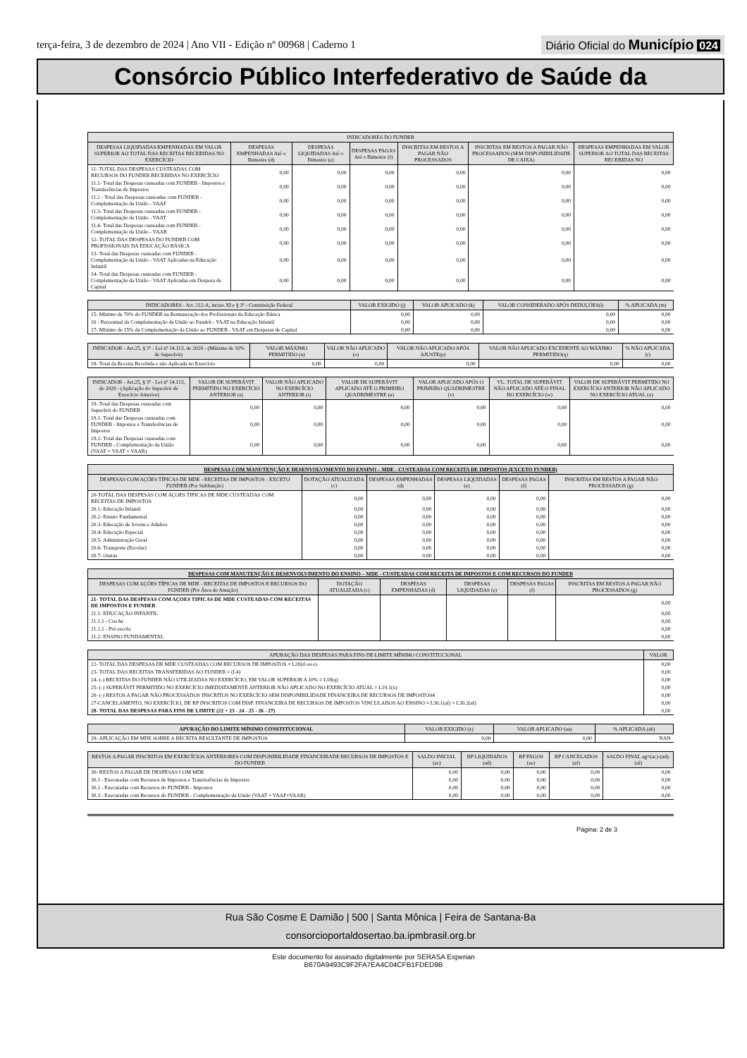terça-feira, 3 de dezembro de 2024 | Ano VII - Edição nº 00968 | Caderno 1 Diário Oficial do Município 024
Consórcio Público Interfederativo de Saúde da
| INDICADORES DO FUNDEB | | | | | | |
| --- | --- | --- | --- | --- | --- | --- |
| DESPESAS LIQUIDADAS/EMPENHADAS EM VALOR SUPERIOR AO TOTAL DAS RECEITAS RECEBIDAS NO EXERCÍCIO | DESPESAS EMPENHADAS Até o Bimestre (d) | DESPESAS LIQUIDADAS Até o Bimestre (e) | DESPESAS PAGAS Até o Bimestre (f) | INSCRITAS EM RESTOS A PAGAR NÃO PROCESSADOS | INSCRITAS EM RESTOS A PAGAR NÃO PROCESSADOS (SEM DISPONIBILIDADE DE CAIXA) | DESPESAS EMPENHADAS EM VALOR SUPERIOR AO TOTAL DAS RECEITAS RECEBIDAS NO |
| 11- TOTAL DAS DESPESAS CUSTEADAS COM RECURSOS DO FUNDEB RECEBIDAS NO EXERCÍCIO | 0,00 | 0,00 | 0,00 | 0,00 | 0,00 | 0,00 |
| 11.1- Total das Despesas custeadas com FUNDEB - Impostos e Transferências de Impostos | 0,00 | 0,00 | 0,00 | 0,00 | 0,00 | 0,00 |
| 11.2 - Total das Despesas custeadas com FUNDEB - Complementação da União - VAAF | 0,00 | 0,00 | 0,00 | 0,00 | 0,00 | 0,00 |
| 11.3- Total das Despesas custeadas com FUNDEB - Complementação da União - VAAT | 0,00 | 0,00 | 0,00 | 0,00 | 0,00 | 0,00 |
| 11.4- Total das Despesas custeadas com FUNDEB - Complementação da União - VAAR | 0,00 | 0,00 | 0,00 | 0,00 | 0,00 | 0,00 |
| 12- TOTAL DAS DESPESAS DO FUNDEB COM PROFISSIONAIS DA EDUCAÇÃO BÁSICA | 0,00 | 0,00 | 0,00 | 0,00 | 0,00 | 0,00 |
| 13- Total das Despesas custeadas com FUNDEB - Complementação da União - VAAT Aplicadas na Educação Infantil | 0,00 | 0,00 | 0,00 | 0,00 | 0,00 | 0,00 |
| 14- Total das Despesas custeadas com FUNDEB - Complementação da União - VAAT Aplicadas em Despesa de Capital | 0,00 | 0,00 | 0,00 | 0,00 | 0,00 | 0,00 |
| INDICADORES - Art. 212-A, inciso XI e § 3º - Constituição Federal | VALOR EXIGIDO (j) | VALOR APLICADO (k) | VALOR CONSIDERADO APÓS DEDUÇÕES(l) | % APLICADA (m) |
| --- | --- | --- | --- | --- |
| 15- Mínimo de 70% do FUNDEB na Remuneração dos Profissionais da Educação Básica | 0,00 | 0,00 | 0,00 | 0,00 |
| 16 - Percentual da Complementação da União ao Fundeb - VAAT na Educação Infantil | 0,00 | 0,00 | 0,00 | 0,00 |
| 17- Mínimo de 15% da Complementação da União ao FUNDEB - VAAT em Despesas de Capital | 0,00 | 0,00 | 0,00 | 0,00 |
| INDICADOR - Art.25, § 3º - Lei nº 14.113, de 2020 - (Máximo de 10% de Superávit) | VALOR MÁXIMO PERMITIDO (n) | VALOR NÃO APLICADO (o) | VALOR NÃO APLICADO APÓS AJUSTE(p) | VALOR NÃO APLICADO EXCEDENTE AO MÁXIMO PERMITIDO(q) | % NÃO APLICADA (r) |
| --- | --- | --- | --- | --- | --- |
| 18- Total da Receita Recebida e não Aplicada no Exercício | 0,00 | 0,00 | 0,00 | 0,00 | 0,00 |
| INDICADOR - Art.25, § 3º - Lei nº 14.113, de 2020 - (Aplicação do Superávit de Exercício Anterior) | VALOR DE SUPERÁVIT PERMITIDO NO EXERCÍCIO ANTERIOR (s) | VALOR NÃO APLICADO NO EXERCÍCIO ANTERIOR (t) | VALOR DE SUPERÁVIT APLICADO ATÉ O PRIMEIRO QUADRIMESTRE (u) | VALOR APLICADO APÓS O PRIMEIRO QUADRIMESTRE (v) | VL. TOTAL DE SUPERÁVIT NÃO APLICADO ATÉ O FINAL DO EXERCÍCIO (w) | VALOR DE SUPERÁVIT PERMITIDO NO EXERCÍCIO ANTERIOR NÃO APLICADO NO EXERCÍCIO ATUAL (x) |
| --- | --- | --- | --- | --- | --- | --- |
| 19- Total das Despesas custeadas com Superávit do FUNDEB | 0,00 | 0,00 | 0,00 | 0,00 | 0,00 | 0,00 |
| 19.1- Total das Despesas custeadas com FUNDEB - Impostos e Transferências de Impostos | 0,00 | 0,00 | 0,00 | 0,00 | 0,00 | 0,00 |
| 19.2- Total das Despesas custeadas com FUNDEB - Complementação da União (VAAF + VAAT + VAAR) | 0,00 | 0,00 | 0,00 | 0,00 | 0,00 | 0,00 |
| DESPESAS COM MANUTENÇÃO E DESENVOLVIMENTO DO ENSINO – MDE - CUSTEADAS COM RECEITA DE IMPOSTOS (EXCETO FUNDEB) | | | | | |
| --- | --- | --- | --- | --- | --- |
| DESPESAS COM AÇÕES TÍPICAS DE MDE - RECEITAS DE IMPOSTOS - EXCETO FUNDEB (Por Subfunção) | DOTAÇÃO ATUALIZADA (c) | DESPESAS EMPENHADAS (d) | DESPESAS LIQUIDADAS (e) | DESPESAS PAGAS (f) | INSCRITAS EM RESTOS A PAGAR NÃO PROCESSADOS (g) |
| 20-TOTAL DAS DESPESAS COM AÇOES TIPICAS DE MDE CUSTEADAS COM RECEITAS DE IMPOSTOS | 0,00 | 0,00 | 0,00 | 0,00 | 0,00 |
| 20.1- Educação Infantil | 0,00 | 0,00 | 0,00 | 0,00 | 0,00 |
| 20.2- Ensino Fundamental | 0,00 | 0,00 | 0,00 | 0,00 | 0,00 |
| 20.3- Educação de Jovens e Adultos | 0,00 | 0,00 | 0,00 | 0,00 | 0,00 |
| 20.4- Educação Especial | 0,00 | 0,00 | 0,00 | 0,00 | 0,00 |
| 20.5- Administração Geral | 0,00 | 0,00 | 0,00 | 0,00 | 0,00 |
| 20.6- Transporte (Escolar) | 0,00 | 0,00 | 0,00 | 0,00 | 0,00 |
| 20.7- Outras | 0,00 | 0,00 | 0,00 | 0,00 | 0,00 |
| DESPESAS COM MANUTENÇÃO E DESENVOLVIMENTO DO ENSINO – MDE - CUSTEADAS COM RECEITA DE IMPOSTOS E COM RECURSOS DO FUNDEB | | | | | |
| --- | --- | --- | --- | --- | --- |
| DESPESAS COM AÇÕES TÍPICAS DE MDE - RECEITAS DE IMPOSTOS E RECURSOS DO FUNDEB (Por Área de Atuação) | DOTAÇÃO ATUALIZADA (c) | DESPESAS EMPENHADAS (d) | DESPESAS LIQUIDADAS (e) | DESPESAS PAGAS (f) | INSCRITAS EM RESTOS A PAGAR NÃO PROCESSADOS (g) |
| 21- TOTAL DAS DESPESAS COM AÇOES TIPICAS DE MDE CUSTEADAS COM RECEITAS DE IMPOSTOS E FUNDEB | | | | | 0,00 |
| 21.1- EDUCAÇÃO INFANTIL | | | | | 0,00 |
| 21.1.1 - Creche | | | | | 0,00 |
| 21.1.2 - Pré-escola | | | | | 0,00 |
| 21.2- ENSINO FUNDAMENTAL | | | | | 0,00 |
| APURAÇÃO DAS DESPESAS PARA FINS DE LIMITE MÍNIMO CONSTITUCIONAL | VALOR |
| --- | --- |
| 22- TOTAL DAS DESPESAS DE MDE CUSTEADAS COM RECURSOS DE IMPOSTOS = L20(d ou e) | 0,00 |
| 23- TOTAL DAS RECEITAS TRANSFERIDAS AO FUNDEB = (L4) | 0,00 |
| 24- (-) RECEITAS DO FUNDEB NÃO UTILIZADAS NO EXERCÍCIO, EM VALOR SUPERIOR A 10% = L18(q) | 0,00 |
| 25- (-) SUPERÁVIT PERMITIDO NO EXERCÍCIO IMEDIATAMENTE ANTERIOR NÃO APLICADO NO EXERCÍCIO ATUAL = L19.1(x) | 0,00 |
| 26- (-) RESTOS A PAGAR NÃO PROCESSADOS INSCRITOS NO EXERCÍCIO SEM DISPONIBILIDADE FINANCEIRA DE RECURSOS DE IMPOSTOS4 | 0,00 |
| 27-CANCELAMENTO, NO EXERCÍCIO, DE RP INSCRITOS COM DISP. FINANCEIRA DE RECURSOS DE IMPOSTOS VINCULADOS AO ENSINO = L30.1(af) + L30.2(af) | 0,00 |
| 28- TOTAL DAS DESPESAS PARA FINS DE LIMITE (22 + 23 - 24 - 25 - 26 - 27) | 0,00 |
| APURAÇÃO DO LIMITE MÍNIMO CONSTITUCIONAL | VALOR EXIGIDO (z) | VALOR APLICADO (aa) | % APLICADA (ab) |
| --- | --- | --- | --- |
| 29- APLICAÇÃO EM MDE SOBRE A RECEITA RESULTANTE DE IMPOSTOS | 0,00 | 0,00 | NAN |
| RESTOS A PAGAR INSCRITOS EM EXERCÍCIOS ANTERIORES COM DISPONIBILIDADE FINANCEIRADE RECURSOS DE IMPOSTOS E DO FUNDEB | SALDO INICIAL (ac) | RP LIQUIDADOS (ad) | RP PAGOS (ae) | RP CANCELADOS (af) | SALDO FINAL ag=(ac)-(ad)-(af) |
| --- | --- | --- | --- | --- | --- |
| 30- RESTOS A PAGAR DE DESPESAS COM MDE | 0,00 | 0,00 | 0,00 | 0,00 | 0,00 |
| 30.1 - Executadas com Recursos de Impostos e Transferências de Impostos | 0,00 | 0,00 | 0,00 | 0,00 | 0,00 |
| 30.2 - Executadas com Recursos do FUNDEB - Impostos | 0,00 | 0,00 | 0,00 | 0,00 | 0,00 |
| 30.3 - Executadas com Recursos do FUNDEB - Complementação da União (VAAT + VAAF+VAAR) | 0,00 | 0,00 | 0,00 | 0,00 | 0,00 |
Página: 2 de 3
Rua São Cosme E Damião | 500 | Santa Mônica | Feira de Santana-Ba
consorcioportaldosertao.ba.ipmbrasil.org.br
Este documento foi assinado digitalmente por SERASA Experian
B670A9493C9F2FA7EA4C04CFB1FDED9B